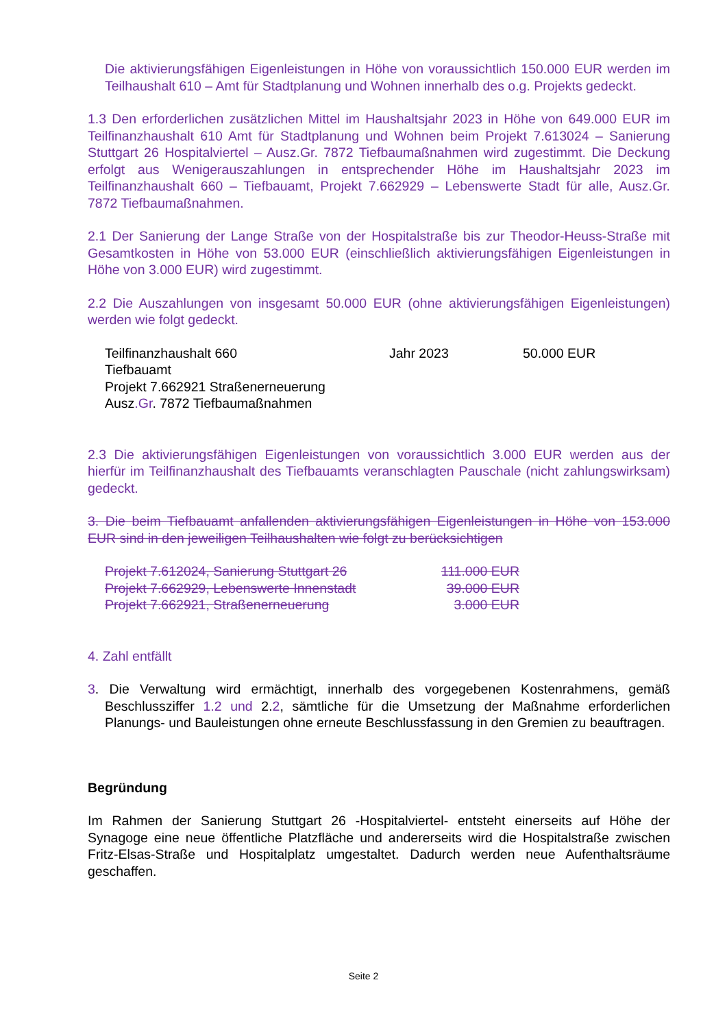Die aktivierungsfähigen Eigenleistungen in Höhe von voraussichtlich 150.000 EUR werden im Teilhaushalt 610 – Amt für Stadtplanung und Wohnen innerhalb des o.g. Projekts gedeckt.
1.3 Den erforderlichen zusätzlichen Mittel im Haushaltsjahr 2023 in Höhe von 649.000 EUR im Teilfinanzhaushalt 610 Amt für Stadtplanung und Wohnen beim Projekt 7.613024 – Sanierung Stuttgart 26 Hospitalviertel – Ausz.Gr. 7872 Tiefbaumaßnahmen wird zugestimmt. Die Deckung erfolgt aus Wenigerauszahlungen in entsprechender Höhe im Haushaltsjahr 2023 im Teilfinanzhaushalt 660 – Tiefbauamt, Projekt 7.662929 – Lebenswerte Stadt für alle, Ausz.Gr. 7872 Tiefbaumaßnahmen.
2.1 Der Sanierung der Lange Straße von der Hospitalstraße bis zur Theodor-Heuss-Straße mit Gesamtkosten in Höhe von 53.000 EUR (einschließlich aktivierungsfähigen Eigenleistungen in Höhe von 3.000 EUR) wird zugestimmt.
2.2 Die Auszahlungen von insgesamt 50.000 EUR (ohne aktivierungsfähigen Eigenleistungen) werden wie folgt gedeckt.
| Teilfinanzhaushalt 660 Tiefbauamt Projekt 7.662921 Straßenerneuerung Ausz .Gr . 7872 Tiefbaumaßnahmen | Jahr 2023 | 50.000 EUR |
2.3 Die aktivierungsfähigen Eigenleistungen von voraussichtlich 3.000 EUR werden aus der hierfür im Teilfinanzhaushalt des Tiefbauamts veranschlagten Pauschale (nicht zahlungswirksam) gedeckt.
3. Die beim Tiefbauamt anfallenden aktivierungsfähigen Eigenleistungen in Höhe von 153.000 EUR sind in den jeweiligen Teilhaushalten wie folgt zu berücksichtigen
| Projekt 7.612024, Sanierung Stuttgart 26 | 111.000 EUR |
| Projekt 7.662929, Lebenswerte Innenstadt | 39.000 EUR |
| Projekt 7.662921, Straßenerneuerung | 3.000 EUR |
4. Zahl entfällt
3. Die Verwaltung wird ermächtigt, innerhalb des vorgegebenen Kostenrahmens, gemäß Beschlussziffer 1.2 und 2.2, sämtliche für die Umsetzung der Maßnahme erforderlichen Planungs- und Bauleistungen ohne erneute Beschlussfassung in den Gremien zu beauftragen.
Begründung
Im Rahmen der Sanierung Stuttgart 26 -Hospitalviertel- entsteht einerseits auf Höhe der Synagoge eine neue öffentliche Platzfläche und andererseits wird die Hospitalstraße zwischen Fritz-Elsas-Straße und Hospitalplatz umgestaltet. Dadurch werden neue Aufenthaltsräume geschaffen.
Seite 2